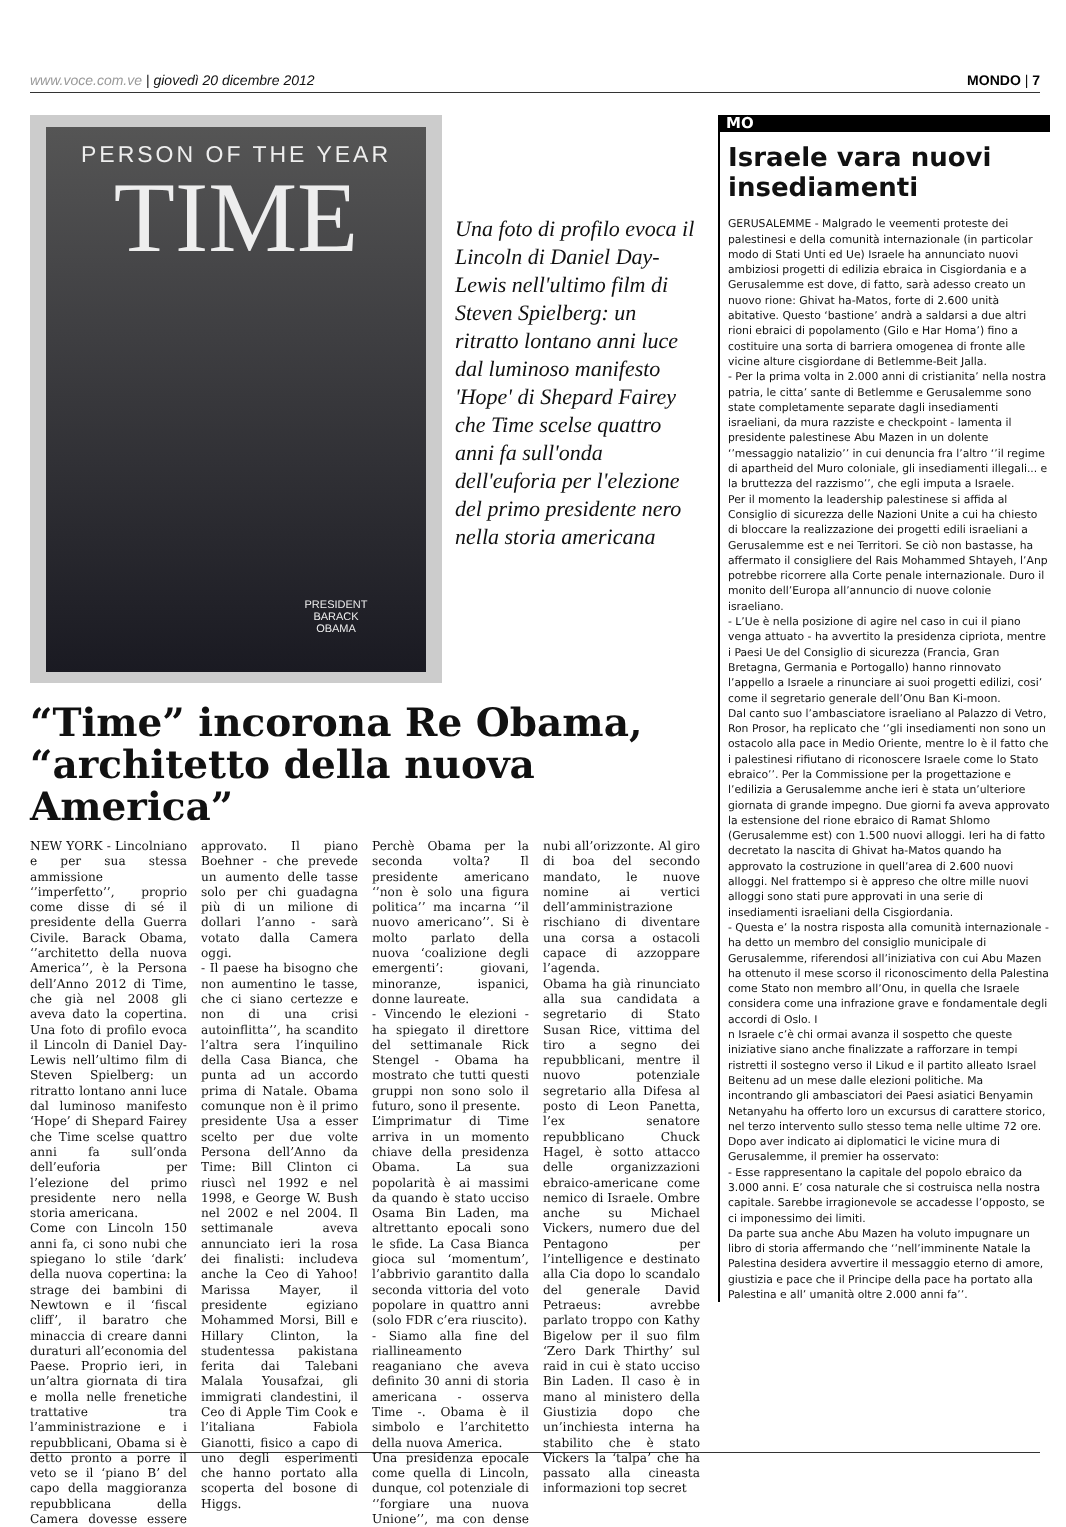www.voce.com.ve | giovedì 20 dicembre 2012 MONDO | 7
PERSON OF THE YEAR
TIME
PRESIDENT
BARACK
OBAMA
Una foto di profilo evoca il Lincoln di Daniel Day-Lewis nell'ultimo film di Steven Spielberg: un ritratto lontano anni luce dal luminoso manifesto 'Hope' di Shepard Fairey che Time scelse quattro anni fa sull'onda dell'euforia per l'elezione del primo presidente nero nella storia americana
“Time” incorona Re Obama, “architetto della nuova America”
NEW YORK - Lincolniano e per sua stessa ammissione ‘’imperfetto’’, proprio come disse di sé il presidente della Guerra Civile. Barack Obama, ‘’architetto della nuova America’’, è la Persona dell’Anno 2012 di Time, che già nel 2008 gli aveva dato la copertina. Una foto di profilo evoca il Lincoln di Daniel Day-Lewis nell’ultimo film di Steven Spielberg: un ritratto lontano anni luce dal luminoso manifesto ‘Hope’ di Shepard Fairey che Time scelse quattro anni fa sull’onda dell’euforia per l’elezione del primo presidente nero nella storia americana.
Come con Lincoln 150 anni fa, ci sono nubi che spiegano lo stile ‘dark’ della nuova copertina: la strage dei bambini di Newtown e il ‘fiscal cliff’, il baratro che minaccia di creare danni duraturi all’economia del Paese. Proprio ieri, in un’altra giornata di tira e molla nelle frenetiche trattative tra l’amministrazione e i repubblicani, Obama si è detto pronto a porre il veto se il ‘piano B’ del capo della maggioranza repubblicana della Camera dovesse essere approvato. Il piano Boehner - che prevede un aumento delle tasse solo per chi guadagna più di un milione di dollari l’anno - sarà votato dalla Camera oggi.
- Il paese ha bisogno che non aumentino le tasse, che ci siano certezze e non di una crisi autoinflitta’’, ha scandito l’altra sera l’inquilino della Casa Bianca, che punta ad un accordo prima di Natale. Obama comunque non è il primo presidente Usa a esser scelto per due volte Persona dell’Anno da Time: Bill Clinton ci riuscì nel 1992 e nel 1998, e George W. Bush nel 2002 e nel 2004. Il settimanale aveva annunciato ieri la rosa dei finalisti: includeva anche la Ceo di Yahoo! Marissa Mayer, il presidente egiziano Mohammed Morsi, Bill e Hillary Clinton, la studentessa pakistana ferita dai Talebani Malala Yousafzai, gli immigrati clandestini, il Ceo di Apple Tim Cook e l’italiana Fabiola Gianotti, fisico a capo di uno degli esperimenti che hanno portato alla scoperta del bosone di Higgs.
Perchè Obama per la seconda volta? Il presidente americano ‘’non è solo una figura politica’’ ma incarna ‘’il nuovo americano’’. Si è molto parlato della nuova ‘coalizione degli emergenti’: giovani, minoranze, ispanici, donne laureate.
- Vincendo le elezioni - ha spiegato il direttore del settimanale Rick Stengel - Obama ha mostrato che tutti questi gruppi non sono solo il futuro, sono il presente.
L’imprimatur di Time arriva in un momento chiave della presidenza Obama. La sua popolarità è ai massimi da quando è stato ucciso Osama Bin Laden, ma altrettanto epocali sono le sfide. La Casa Bianca gioca sul ‘momentum’, l’abbrivio garantito dalla seconda vittoria del voto popolare in quattro anni (solo FDR c’era riuscito).
- Siamo alla fine del riallineamento reaganiano che aveva definito 30 anni di storia americana - osserva Time -. Obama è il simbolo e l’architetto della nuova America.
Una presidenza epocale come quella di Lincoln, dunque, col potenziale di ‘’forgiare una nuova Unione’’, ma con dense nubi all’orizzonte. Al giro di boa del secondo mandato, le nuove nomine ai vertici dell’amministrazione rischiano di diventare una corsa a ostacoli capace di azzoppare l’agenda.
Obama ha già rinunciato alla sua candidata a segretario di Stato Susan Rice, vittima del tiro a segno dei repubblicani, mentre il nuovo potenziale segretario alla Difesa al posto di Leon Panetta, l’ex senatore repubblicano Chuck Hagel, è sotto attacco delle organizzazioni ebraico-americane come nemico di Israele. Ombre anche su Michael Vickers, numero due del Pentagono per l’intelligence e destinato alla Cia dopo lo scandalo del generale David Petraeus: avrebbe parlato troppo con Kathy Bigelow per il suo film ‘Zero Dark Thirthy’ sul raid in cui è stato ucciso Bin Laden. Il caso è in mano al ministero della Giustizia dopo che un’inchiesta interna ha stabilito che è stato Vickers la ‘talpa’ che ha passato alla cineasta informazioni top secret
MO
Israele vara nuovi insediamenti
GERUSALEMME - Malgrado le veementi proteste dei palestinesi e della comunità internazionale (in particolar modo di Stati Unti ed Ue) Israele ha annunciato nuovi ambiziosi progetti di edilizia ebraica in Cisgiordania e a Gerusalemme est dove, di fatto, sarà adesso creato un nuovo rione: Ghivat ha-Matos, forte di 2.600 unità abitative. Questo ‘bastione’ andrà a saldarsi a due altri rioni ebraici di popolamento (Gilo e Har Homa’) fino a costituire una sorta di barriera omogenea di fronte alle vicine alture cisgiordane di Betlemme-Beit Jalla.
- Per la prima volta in 2.000 anni di cristianita’ nella nostra patria, le citta’ sante di Betlemme e Gerusalemme sono state completamente separate dagli insediamenti israeliani, da mura razziste e checkpoint - lamenta il presidente palestinese Abu Mazen in un dolente ‘’messaggio natalizio’’ in cui denuncia fra l’altro ‘’il regime di apartheid del Muro coloniale, gli insediamenti illegali... e la bruttezza del razzismo’’, che egli imputa a Israele.
Per il momento la leadership palestinese si affida al Consiglio di sicurezza delle Nazioni Unite a cui ha chiesto di bloccare la realizzazione dei progetti edili israeliani a Gerusalemme est e nei Territori. Se ciò non bastasse, ha affermato il consigliere del Rais Mohammed Shtayeh, l’Anp potrebbe ricorrere alla Corte penale internazionale. Duro il monito dell’Europa all’annuncio di nuove colonie israeliano.
- L’Ue è nella posizione di agire nel caso in cui il piano venga attuato - ha avvertito la presidenza cipriota, mentre i Paesi Ue del Consiglio di sicurezza (Francia, Gran Bretagna, Germania e Portogallo) hanno rinnovato l’appello a Israele a rinunciare ai suoi progetti edilizi, cosi’ come il segretario generale dell’Onu Ban Ki-moon.
Dal canto suo l’ambasciatore israeliano al Palazzo di Vetro, Ron Prosor, ha replicato che ‘’gli insediamenti non sono un ostacolo alla pace in Medio Oriente, mentre lo è il fatto che i palestinesi rifiutano di riconoscere Israele come lo Stato ebraico’’. Per la Commissione per la progettazione e l’edilizia a Gerusalemme anche ieri è stata un’ulteriore giornata di grande impegno. Due giorni fa aveva approvato la estensione del rione ebraico di Ramat Shlomo (Gerusalemme est) con 1.500 nuovi alloggi. Ieri ha di fatto decretato la nascita di Ghivat ha-Matos quando ha approvato la costruzione in quell’area di 2.600 nuovi alloggi. Nel frattempo si è appreso che oltre mille nuovi alloggi sono stati pure approvati in una serie di insediamenti israeliani della Cisgiordania.
- Questa e’ la nostra risposta alla comunità internazionale - ha detto un membro del consiglio municipale di Gerusalemme, riferendosi all’iniziativa con cui Abu Mazen ha ottenuto il mese scorso il riconoscimento della Palestina come Stato non membro all’Onu, in quella che Israele considera come una infrazione grave e fondamentale degli accordi di Oslo. I
n Israele c’è chi ormai avanza il sospetto che queste iniziative siano anche finalizzate a rafforzare in tempi ristretti il sostegno verso il Likud e il partito alleato Israel Beitenu ad un mese dalle elezioni politiche. Ma incontrando gli ambasciatori dei Paesi asiatici Benyamin Netanyahu ha offerto loro un excursus di carattere storico, nel terzo intervento sullo stesso tema nelle ultime 72 ore. Dopo aver indicato ai diplomatici le vicine mura di Gerusalemme, il premier ha osservato:
- Esse rappresentano la capitale del popolo ebraico da 3.000 anni. E’ cosa naturale che si costruisca nella nostra capitale. Sarebbe irragionevole se accadesse l’opposto, se ci imponessimo dei limiti.
Da parte sua anche Abu Mazen ha voluto impugnare un libro di storia affermando che ‘’nell’imminente Natale la Palestina desidera avvertire il messaggio eterno di amore, giustizia e pace che il Principe della pace ha portato alla Palestina e all’ umanità oltre 2.000 anni fa’’.